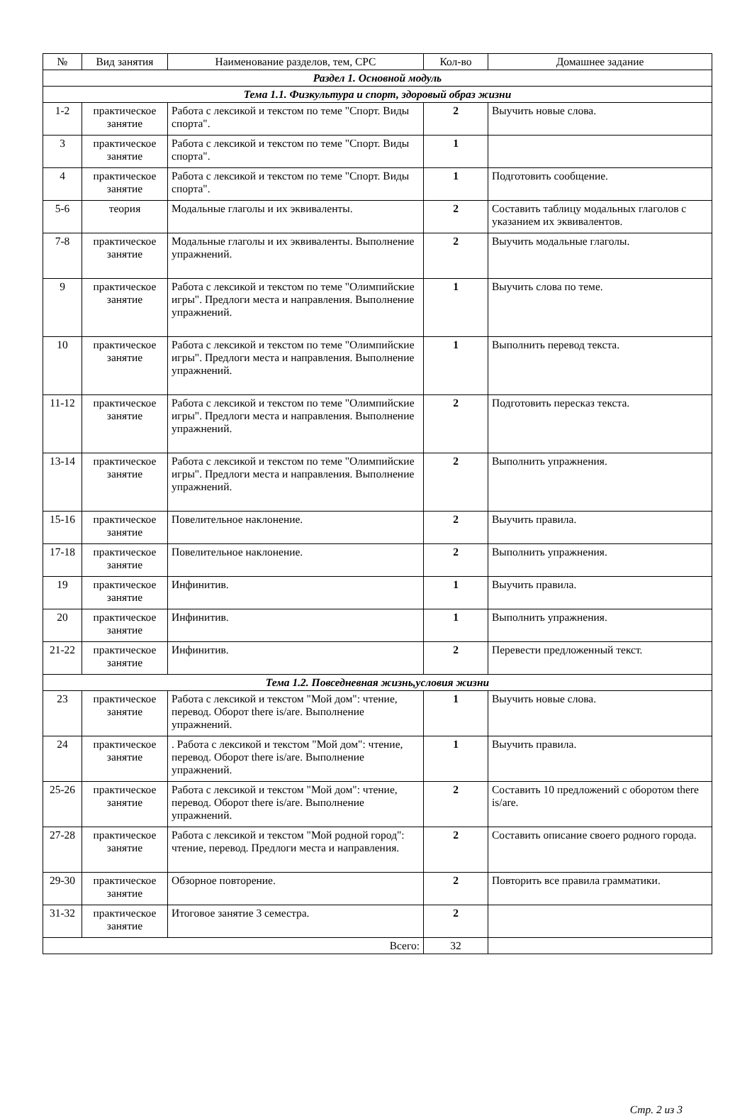| № | Вид занятия | Наименование разделов, тем, СРС | Кол-во | Домашнее задание |
| --- | --- | --- | --- | --- |
| Раздел 1. Основной модуль | | | | |
| Тема 1.1. Физкультура и спорт, здоровый образ жизни | | | | |
| 1-2 | практическое занятие | Работа с лексикой и текстом по теме "Спорт. Виды спорта". | 2 | Выучить новые слова. |
| 3 | практическое занятие | Работа с лексикой и текстом по теме "Спорт. Виды спорта". | 1 | |
| 4 | практическое занятие | Работа с лексикой и текстом по теме "Спорт. Виды спорта". | 1 | Подготовить сообщение. |
| 5-6 | теория | Модальные глаголы и их эквиваленты. | 2 | Составить таблицу модальных глаголов с указанием их эквивалентов. |
| 7-8 | практическое занятие | Модальные глаголы и их эквиваленты. Выполнение упражнений. | 2 | Выучить модальные глаголы. |
| 9 | практическое занятие | Работа с лексикой и текстом по теме "Олимпийские игры". Предлоги места и направления. Выполнение упражнений. | 1 | Выучить слова по теме. |
| 10 | практическое занятие | Работа с лексикой и текстом по теме "Олимпийские игры". Предлоги места и направления. Выполнение упражнений. | 1 | Выполнить перевод текста. |
| 11-12 | практическое занятие | Работа с лексикой и текстом по теме "Олимпийские игры". Предлоги места и направления. Выполнение упражнений. | 2 | Подготовить пересказ текста. |
| 13-14 | практическое занятие | Работа с лексикой и текстом по теме "Олимпийские игры". Предлоги места и направления. Выполнение упражнений. | 2 | Выполнить упражнения. |
| 15-16 | практическое занятие | Повелительное наклонение. | 2 | Выучить правила. |
| 17-18 | практическое занятие | Повелительное наклонение. | 2 | Выполнить упражнения. |
| 19 | практическое занятие | Инфинитив. | 1 | Выучить правила. |
| 20 | практическое занятие | Инфинитив. | 1 | Выполнить упражнения. |
| 21-22 | практическое занятие | Инфинитив. | 2 | Перевести предложенный текст. |
| Тема 1.2. Повседневная жизнь,условия жизни | | | | |
| 23 | практическое занятие | Работа с лексикой и текстом "Мой дом": чтение, перевод. Оборот there is/are. Выполнение упражнений. | 1 | Выучить новые слова. |
| 24 | практическое занятие | . Работа с лексикой и текстом "Мой дом": чтение, перевод. Оборот there is/are. Выполнение упражнений. | 1 | Выучить правила. |
| 25-26 | практическое занятие | Работа с лексикой и текстом "Мой дом": чтение, перевод. Оборот there is/are. Выполнение упражнений. | 2 | Составить 10 предложений с оборотом there is/are. |
| 27-28 | практическое занятие | Работа с лексикой и текстом "Мой родной город": чтение, перевод. Предлоги места и направления. | 2 | Составить описание своего родного города. |
| 29-30 | практическое занятие | Обзорное повторение. | 2 | Повторить все правила грамматики. |
| 31-32 | практическое занятие | Итоговое занятие 3 семестра. | 2 | |
| Всего: | | | 32 | |
Стр. 2 из 3